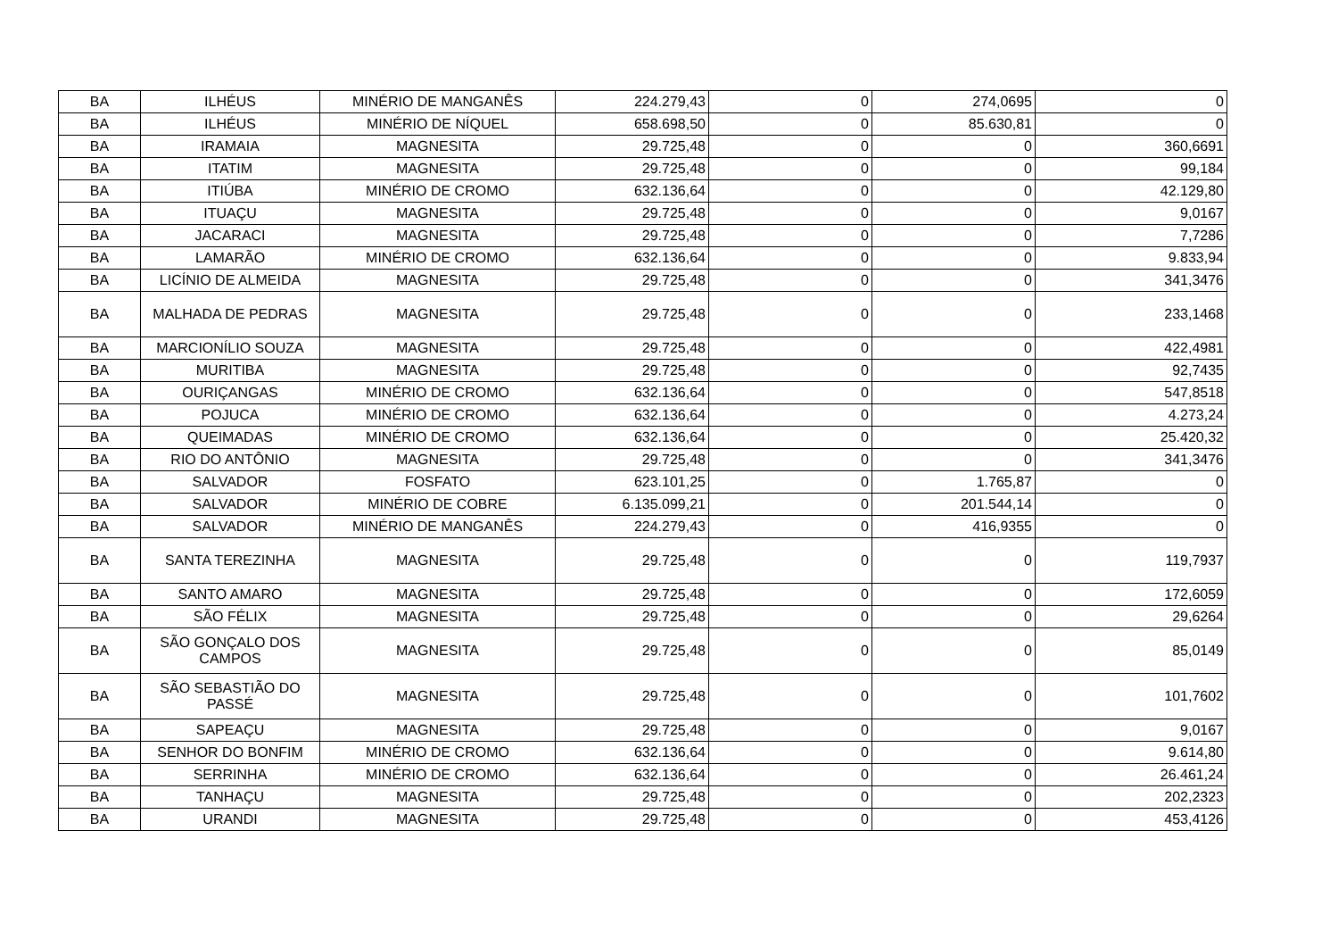| BA | ILHÉUS | MINÉRIO DE MANGANÊS | 224.279,43 | 0 | 274,0695 | 0 |
| BA | ILHÉUS | MINÉRIO DE NÍQUEL | 658.698,50 | 0 | 85.630,81 | 0 |
| BA | IRAMAIA | MAGNESITA | 29.725,48 | 0 | 0 | 360,6691 |
| BA | ITATIM | MAGNESITA | 29.725,48 | 0 | 0 | 99,184 |
| BA | ITIÚBA | MINÉRIO DE CROMO | 632.136,64 | 0 | 0 | 42.129,80 |
| BA | ITUAÇU | MAGNESITA | 29.725,48 | 0 | 0 | 9,0167 |
| BA | JACARACI | MAGNESITA | 29.725,48 | 0 | 0 | 7,7286 |
| BA | LAMARÃO | MINÉRIO DE CROMO | 632.136,64 | 0 | 0 | 9.833,94 |
| BA | LICÍNIO DE ALMEIDA | MAGNESITA | 29.725,48 | 0 | 0 | 341,3476 |
| BA | MALHADA DE PEDRAS | MAGNESITA | 29.725,48 | 0 | 0 | 233,1468 |
| BA | MARCIONÍLIO SOUZA | MAGNESITA | 29.725,48 | 0 | 0 | 422,4981 |
| BA | MURITIBA | MAGNESITA | 29.725,48 | 0 | 0 | 92,7435 |
| BA | OURIÇANGAS | MINÉRIO DE CROMO | 632.136,64 | 0 | 0 | 547,8518 |
| BA | POJUCA | MINÉRIO DE CROMO | 632.136,64 | 0 | 0 | 4.273,24 |
| BA | QUEIMADAS | MINÉRIO DE CROMO | 632.136,64 | 0 | 0 | 25.420,32 |
| BA | RIO DO ANTÔNIO | MAGNESITA | 29.725,48 | 0 | 0 | 341,3476 |
| BA | SALVADOR | FOSFATO | 623.101,25 | 0 | 1.765,87 | 0 |
| BA | SALVADOR | MINÉRIO DE COBRE | 6.135.099,21 | 0 | 201.544,14 | 0 |
| BA | SALVADOR | MINÉRIO DE MANGANÊS | 224.279,43 | 0 | 416,9355 | 0 |
| BA | SANTA TEREZINHA | MAGNESITA | 29.725,48 | 0 | 0 | 119,7937 |
| BA | SANTO AMARO | MAGNESITA | 29.725,48 | 0 | 0 | 172,6059 |
| BA | SÃO FÉLIX | MAGNESITA | 29.725,48 | 0 | 0 | 29,6264 |
| BA | SÃO GONÇALO DOS CAMPOS | MAGNESITA | 29.725,48 | 0 | 0 | 85,0149 |
| BA | SÃO SEBASTIÃO DO PASSÉ | MAGNESITA | 29.725,48 | 0 | 0 | 101,7602 |
| BA | SAPEAÇU | MAGNESITA | 29.725,48 | 0 | 0 | 9,0167 |
| BA | SENHOR DO BONFIM | MINÉRIO DE CROMO | 632.136,64 | 0 | 0 | 9.614,80 |
| BA | SERRINHA | MINÉRIO DE CROMO | 632.136,64 | 0 | 0 | 26.461,24 |
| BA | TANHAÇU | MAGNESITA | 29.725,48 | 0 | 0 | 202,2323 |
| BA | URANDI | MAGNESITA | 29.725,48 | 0 | 0 | 453,4126 |